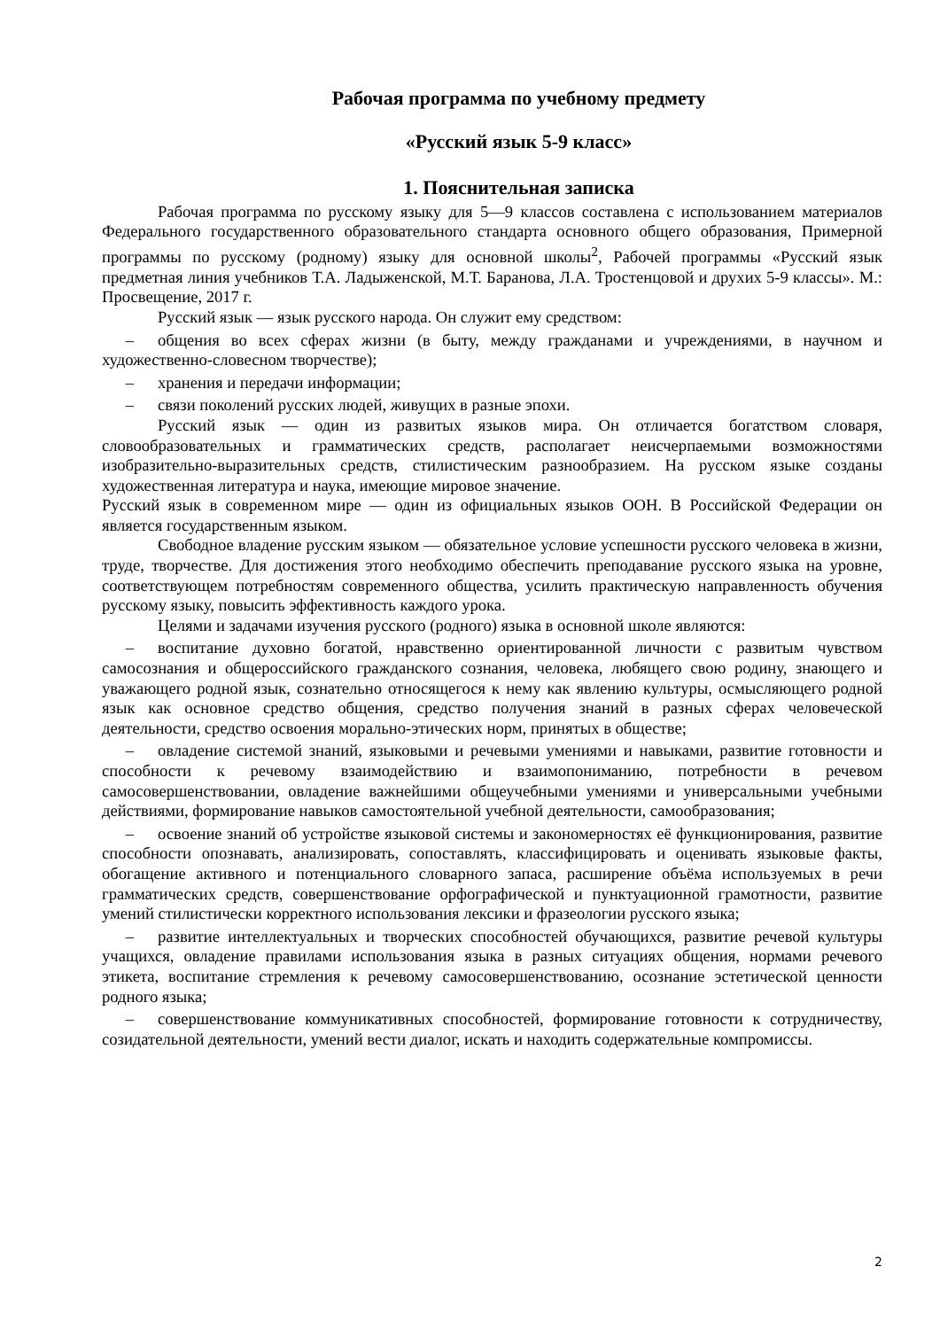Рабочая программа по учебному предмету
«Русский язык 5-9 класс»
1. Пояснительная записка
Рабочая программа по русскому языку для 5—9 классов составлена с использованием материалов Федерального государственного образовательного стандарта основного общего образования, Примерной программы по русскому (родному) языку для основной школы<sup>2</sup>, Рабочей программы «Русский язык предметная линия учебников Т.А. Ладыженской, М.Т. Баранова, Л.А. Тростенцовой и друхих 5-9 классы». М.: Просвещение, 2017 г.
Русский язык — язык русского народа. Он служит ему средством:
– общения во всех сферах жизни (в быту, между гражданами и учреждениями, в научном и художественно-словесном творчестве);
– хранения и передачи информации;
– связи поколений русских людей, живущих в разные эпохи.
Русский язык — один из развитых языков мира. Он отличается богатством словаря, словообразовательных и грамматических средств, располагает неисчерпаемыми возможностями изобразительно-выразительных средств, стилистическим разнообразием. На русском языке созданы художественная литература и наука, имеющие мировое значение.
Русский язык в современном мире — один из официальных языков ООН. В Российской Федерации он является государственным языком.
Свободное владение русским языком — обязательное условие успешности русского человека в жизни, труде, творчестве. Для достижения этого необходимо обеспечить преподавание русского языка на уровне, соответствующем потребностям современного общества, усилить практическую направленность обучения русскому языку, повысить эффективность каждого урока.
Целями и задачами изучения русского (родного) языка в основной школе являются:
– воспитание духовно богатой, нравственно ориентированной личности с развитым чувством самосознания и общероссийского гражданского сознания, человека, любящего свою родину, знающего и уважающего родной язык, сознательно относящегося к нему как явлению культуры, осмысляющего родной язык как основное средство общения, средство получения знаний в разных сферах человеческой деятельности, средство освоения морально-этических норм, принятых в обществе;
– овладение системой знаний, языковыми и речевыми умениями и навыками, развитие готовности и способности к речевому взаимодействию и взаимопониманию, потребности в речевом самосовершенствовании, овладение важнейшими общеучебными умениями и универсальными учебными действиями, формирование навыков самостоятельной учебной деятельности, самообразования;
– освоение знаний об устройстве языковой системы и закономерностях её функционирования, развитие способности опознавать, анализировать, сопоставлять, классифицировать и оценивать языковые факты, обогащение активного и потенциального словарного запаса, расширение объёма используемых в речи грамматических средств, совершенствование орфографической и пунктуационной грамотности, развитие умений стилистически корректного использования лексики и фразеологии русского языка;
– развитие интеллектуальных и творческих способностей обучающихся, развитие речевой культуры учащихся, овладение правилами использования языка в разных ситуациях общения, нормами речевого этикета, воспитание стремления к речевому самосовершенствованию, осознание эстетической ценности родного языка;
– совершенствование коммуникативных способностей, формирование готовности к сотрудничеству, созидательной деятельности, умений вести диалог, искать и находить содержательные компромиссы.
2